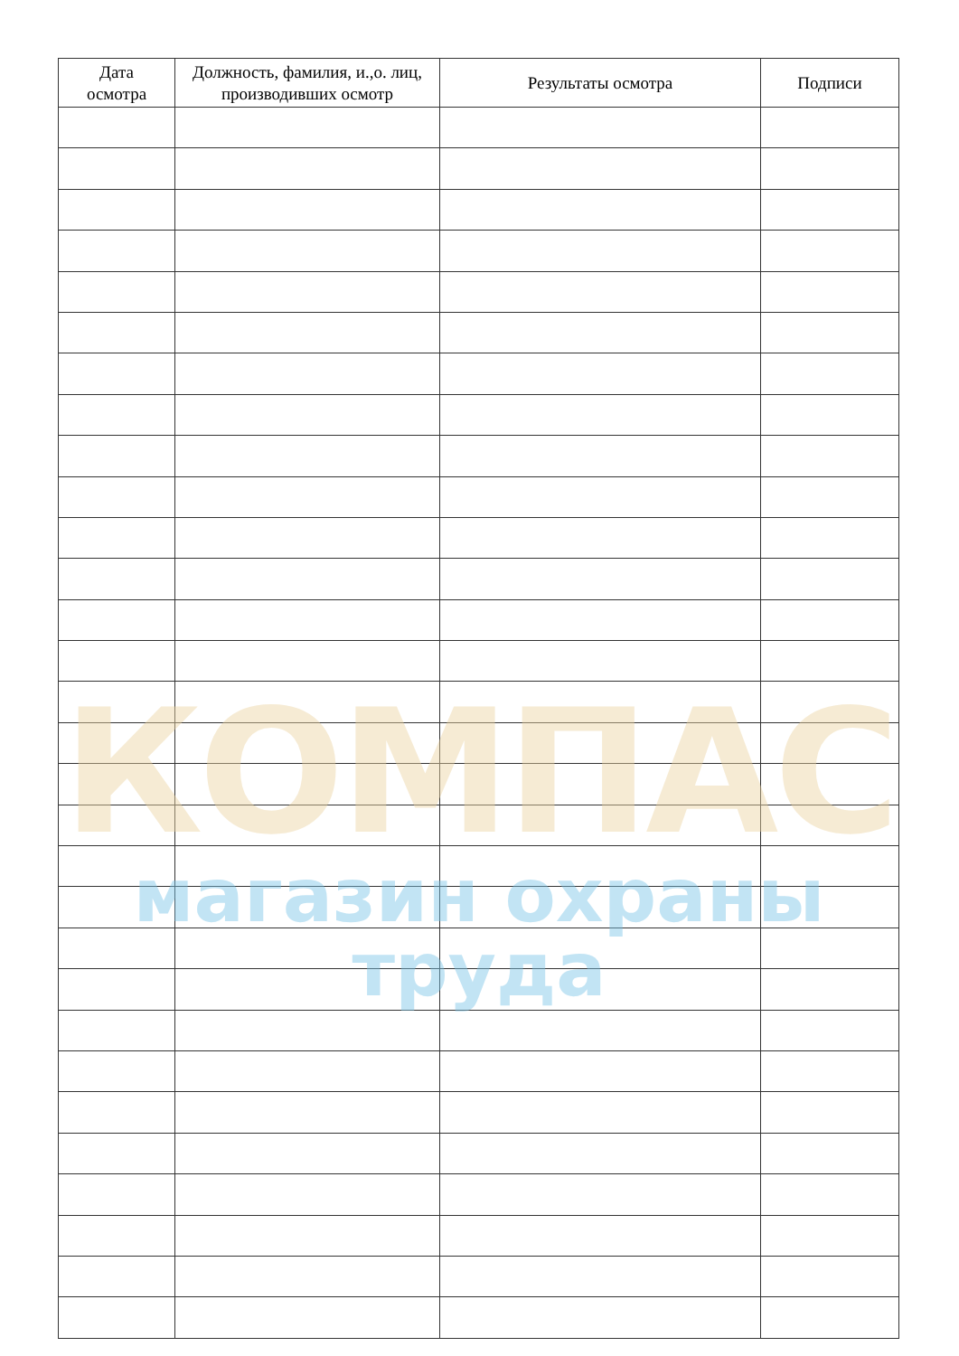| Дата осмотра | Должность, фамилия, и.,о. лиц, производивших осмотр | Результаты осмотра | Подписи |
| --- | --- | --- | --- |
КОМПАС
магазин охраны труда